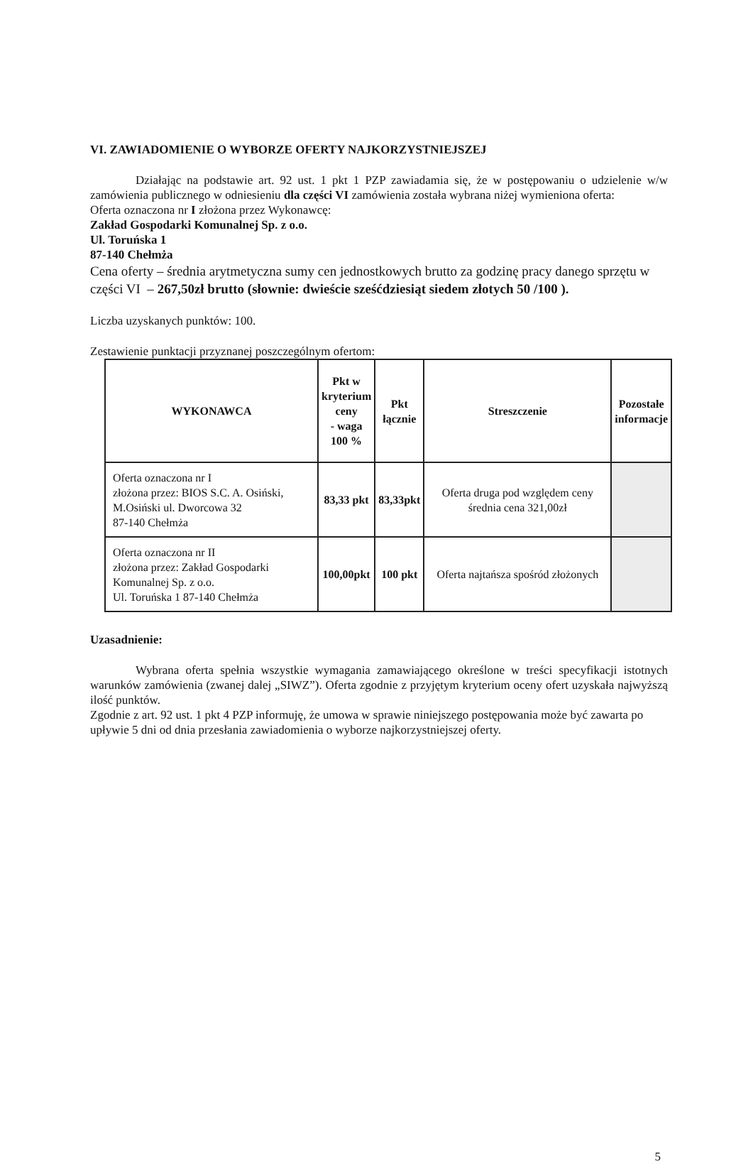VI. ZAWIADOMIENIE O WYBORZE OFERTY NAJKORZYSTNIEJSZEJ
Działając na podstawie art. 92 ust. 1 pkt 1 PZP zawiadamia się, że w postępowaniu o udzielenie w/w zamówienia publicznego w odniesieniu dla części VI zamówienia została wybrana niżej wymieniona oferta:
Oferta oznaczona nr I złożona przez Wykonawcę:
Zakład Gospodarki Komunalnej Sp. z o.o.
Ul. Toruńska 1
87-140 Chełmża
Cena oferty – średnia arytmetyczna sumy cen jednostkowych brutto za godzinę pracy danego sprzętu w części VI – 267,50zł brutto (słownie: dwieście sześćdziesiąt siedem złotych 50 /100 ).
Liczba uzyskanych punktów: 100.
Zestawienie punktacji przyznanej poszczególnym ofertom:
| WYKONAWCA | Pkt w kryterium ceny - waga 100 % | Pkt łącznie | Streszczenie | Pozostałe informacje |
| --- | --- | --- | --- | --- |
| Oferta oznaczona nr I złożona przez: BIOS S.C. A. Osiński, M.Osiński ul. Dworcowa 32 87-140 Chełmża | 83,33 pkt | 83,33pkt | Oferta druga pod względem ceny średnia cena 321,00zł | |
| Oferta oznaczona nr II złożona przez: Zakład Gospodarki Komunalnej Sp. z o.o. Ul. Toruńska 1 87-140 Chełmża | 100,00pkt | 100 pkt | Oferta najtańsza spośród złożonych | |
Uzasadnienie:
Wybrana oferta spełnia wszystkie wymagania zamawiającego określone w treści specyfikacji istotnych warunków zamówienia (zwanej dalej „SIWZ”). Oferta zgodnie z przyjętym kryterium oceny ofert uzyskała najwyższą ilość punktów.
Zgodnie z art. 92 ust. 1 pkt 4 PZP informuję, że umowa w sprawie niniejszego postępowania może być zawarta po upływie 5 dni od dnia przesłania zawiadomienia o wyborze najkorzystniejszej oferty.
5